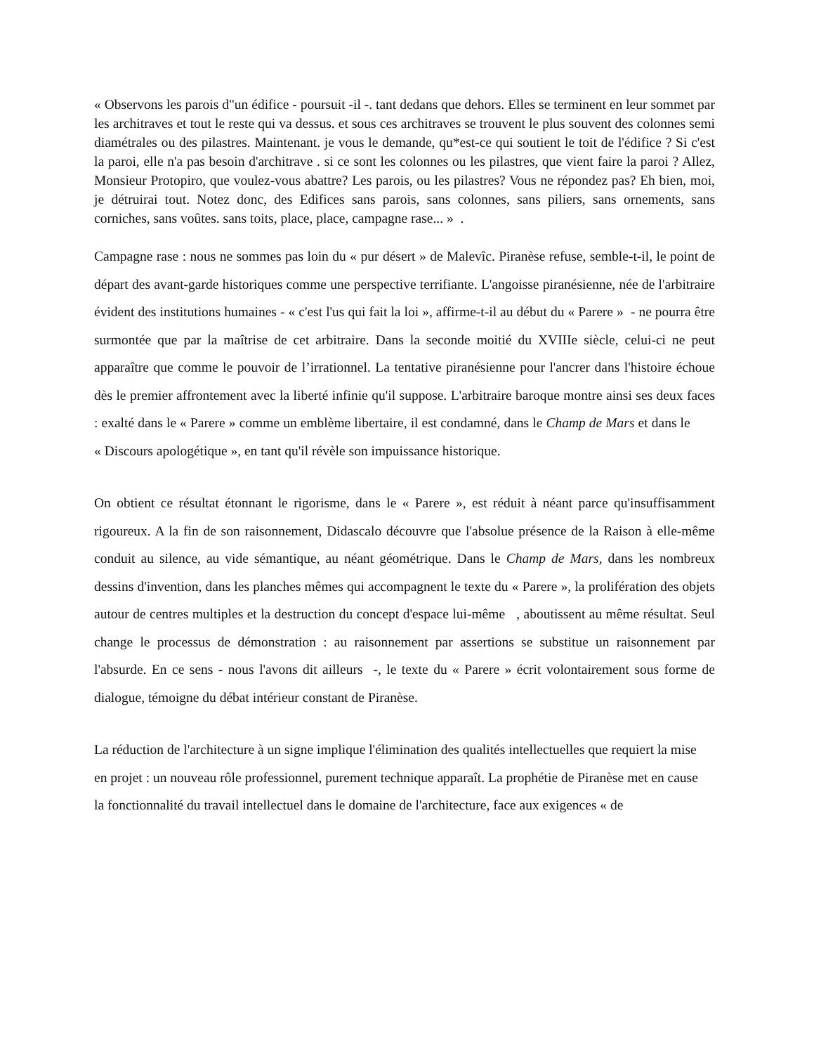« Observons les parois d"un édifice - poursuit -il -. tant dedans que dehors. Elles se terminent en leur sommet par les architraves et tout le reste qui va dessus. et sous ces architraves se trouvent le plus souvent des colonnes semi diamétrales ou des pilastres. Maintenant. je vous le demande, qu*est-ce qui soutient le toit de l'édifice ? Si c'est la paroi, elle n'a pas besoin d'architrave . si ce sont les colonnes ou les pilastres, que vient faire la paroi ? Allez, Monsieur Protopiro, que voulez-vous abattre? Les parois, ou les pilastres? Vous ne répondez pas? Eh bien, moi, je détruirai tout. Notez donc, des Edifices sans parois, sans colonnes, sans piliers, sans ornements, sans corniches, sans voûtes. sans toits, place, place, campagne rase... » .
Campagne rase : nous ne sommes pas loin du « pur désert » de Malevîc. Piranèse refuse, semble-t-il, le point de départ des avant-garde historiques comme une perspective terrifiante. L'angoisse piranésienne, née de l'arbitraire évident des institutions humaines - « c'est l'us qui fait la loi », affirme-t-il au début du « Parere » - ne pourra être surmontée que par la maîtrise de cet arbitraire. Dans la seconde moitié du XVIIIe siècle, celui-ci ne peut apparaître que comme le pouvoir de l’irrationnel. La tentative piranésienne pour l'ancrer dans l'histoire échoue dès le premier affrontement avec la liberté infinie qu'il suppose. L'arbitraire baroque montre ainsi ses deux faces : exalté dans le « Parere » comme un emblème libertaire, il est condamné, dans le Champ de Mars et dans le « Discours apologétique », en tant qu'il révèle son impuissance historique.
On obtient ce résultat étonnant le rigorisme, dans le « Parere », est réduit à néant parce qu'insuffisamment rigoureux. A la fin de son raisonnement, Didascalo découvre que l'absolue présence de la Raison à elle-même conduit au silence, au vide sémantique, au néant géométrique. Dans le Champ de Mars, dans les nombreux dessins d'invention, dans les planches mêmes qui accompagnent le texte du « Parere », la prolifération des objets autour de centres multiples et la destruction du concept d'espace lui-même , aboutissent au même résultat. Seul change le processus de démonstration : au raisonnement par assertions se substitue un raisonnement par l'absurde. En ce sens - nous l'avons dit ailleurs -, le texte du « Parere » écrit volontairement sous forme de dialogue, témoigne du débat intérieur constant de Piranèse.
La réduction de l'architecture à un signe implique l'élimination des qualités intellectuelles que requiert la mise
en projet : un nouveau rôle professionnel, purement technique apparaît. La prophétie de Piranèse met en cause
la fonctionnalité du travail intellectuel dans le domaine de l'architecture, face aux exigences « de